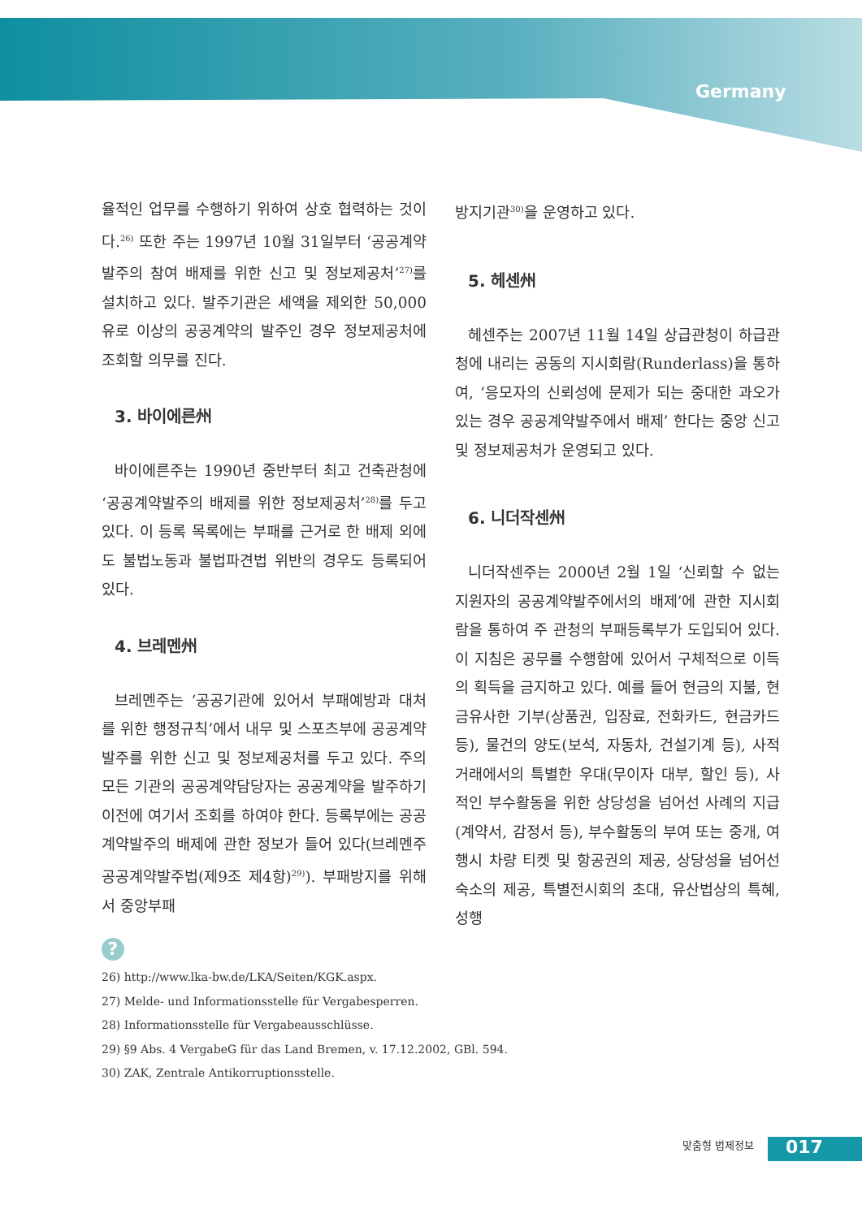Germany
율적인 업무를 수행하기 위하여 상호 협력하는 것이다.<sup>26)</sup> 또한 주는 1997년 10월 31일부터 ‘공공계약발주의 참여 배제를 위한 신고 및 정보제공처’<sup>27)</sup>를 설치하고 있다. 발주기관은 세액을 제외한 50,000유로 이상의 공공계약의 발주인 경우 정보제공처에 조회할 의무를 진다.
3. 바이에른州
바이에른주는 1990년 중반부터 최고 건축관청에 ‘공공계약발주의 배제를 위한 정보제공처’<sup>28)</sup>를 두고 있다. 이 등록 목록에는 부패를 근거로 한 배제 외에도 불법노동과 불법파견법 위반의 경우도 등록되어 있다.
4. 브레멘州
브레멘주는 ‘공공기관에 있어서 부패예방과 대처를 위한 행정규칙’에서 내무 및 스포츠부에 공공계약발주를 위한 신고 및 정보제공처를 두고 있다. 주의 모든 기관의 공공계약담당자는 공공계약을 발주하기 이전에 여기서 조회를 하여야 한다. 등록부에는 공공계약발주의 배제에 관한 정보가 들어 있다(브레멘주 공공계약발주법(제9조 제4항)<sup>29)</sup>). 부패방지를 위해서 중앙부패
방지기관<sup>30)</sup>을 운영하고 있다.
5. 헤센州
헤센주는 2007년 11월 14일 상급관청이 하급관청에 내리는 공동의 지시회람(Runderlass)을 통하여, ‘응모자의 신뢰성에 문제가 되는 중대한 과오가 있는 경우 공공계약발주에서 배제’ 한다는 중앙 신고 및 정보제공처가 운영되고 있다.
6. 니더작센州
니더작센주는 2000년 2월 1일 ‘신뢰할 수 없는 지원자의 공공계약발주에서의 배제’에 관한 지시회람을 통하여 주 관청의 부패등록부가 도입되어 있다. 이 지침은 공무를 수행함에 있어서 구체적으로 이득의 획득을 금지하고 있다. 예를 들어 현금의 지불, 현금유사한 기부(상품권, 입장료, 전화카드, 현금카드 등), 물건의 양도(보석, 자동차, 건설기계 등), 사적 거래에서의 특별한 우대(무이자 대부, 할인 등), 사적인 부수활동을 위한 상당성을 넘어선 사례의 지급(계약서, 감정서 등), 부수활동의 부여 또는 중개, 여행시 차량 티켓 및 항공권의 제공, 상당성을 넘어선 숙소의 제공, 특별전시회의 초대, 유산법상의 특혜, 성행
?
26) http://www.lka-bw.de/LKA/Seiten/KGK.aspx.
27) Melde- und Informationsstelle für Vergabesperren.
28) Informationsstelle für Vergabeausschlüsse.
29) §9 Abs. 4 VergabeG für das Land Bremen, v. 17.12.2002, GBl. 594.
30) ZAK, Zentrale Antikorruptionsstelle.
맞춤형 법제정보 017